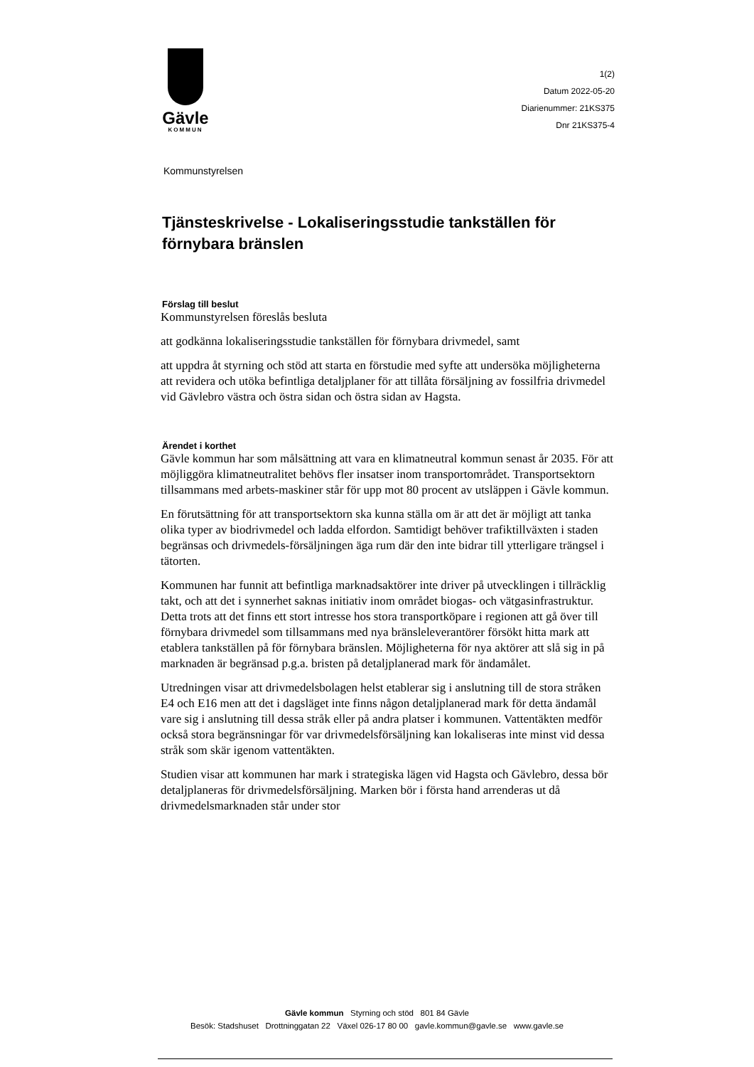Gävle
KOMMUN
1(2)
Datum 2022-05-20
Diarienummer: 21KS375
Dnr 21KS375-4
Kommunstyrelsen
Tjänsteskrivelse - Lokaliseringsstudie tankställen för förnybara bränslen
Förslag till beslut
Kommunstyrelsen föreslås besluta
att godkänna lokaliseringsstudie tankställen för förnybara drivmedel, samt
att uppdra åt styrning och stöd att starta en förstudie med syfte att undersöka möjligheterna att revidera och utöka befintliga detaljplaner för att tillåta försäljning av fossilfria drivmedel vid Gävlebro västra och östra sidan och östra sidan av Hagsta.
Ärendet i korthet
Gävle kommun har som målsättning att vara en klimatneutral kommun senast år 2035. För att möjliggöra klimatneutralitet behövs fler insatser inom transportområdet. Transportsektorn tillsammans med arbets-maskiner står för upp mot 80 procent av utsläppen i Gävle kommun.
En förutsättning för att transportsektorn ska kunna ställa om är att det är möjligt att tanka olika typer av biodrivmedel och ladda elfordon. Samtidigt behöver trafiktillväxten i staden begränsas och drivmedels-försäljningen äga rum där den inte bidrar till ytterligare trängsel i tätorten.
Kommunen har funnit att befintliga marknadsaktörer inte driver på utvecklingen i tillräcklig takt, och att det i synnerhet saknas initiativ inom området biogas- och vätgasinfrastruktur. Detta trots att det finns ett stort intresse hos stora transportköpare i regionen att gå över till förnybara drivmedel som tillsammans med nya bränsleleverantörer försökt hitta mark att etablera tankställen på för förnybara bränslen. Möjligheterna för nya aktörer att slå sig in på marknaden är begränsad p.g.a. bristen på detaljplanerad mark för ändamålet.
Utredningen visar att drivmedelsbolagen helst etablerar sig i anslutning till de stora stråken E4 och E16 men att det i dagsläget inte finns någon detaljplanerad mark för detta ändamål vare sig i anslutning till dessa stråk eller på andra platser i kommunen. Vattentäkten medför också stora begränsningar för var drivmedelsförsäljning kan lokaliseras inte minst vid dessa stråk som skär igenom vattentäkten.
Studien visar att kommunen har mark i strategiska lägen vid Hagsta och Gävlebro, dessa bör detaljplaneras för drivmedelsförsäljning. Marken bör i första hand arrenderas ut då drivmedelsmarknaden står under stor
Gävle kommun Styrning och stöd 801 84 Gävle
Besök: Stadshuset Drottninggatan 22 Växel 026-17 80 00 gavle.kommun@gavle.se www.gavle.se